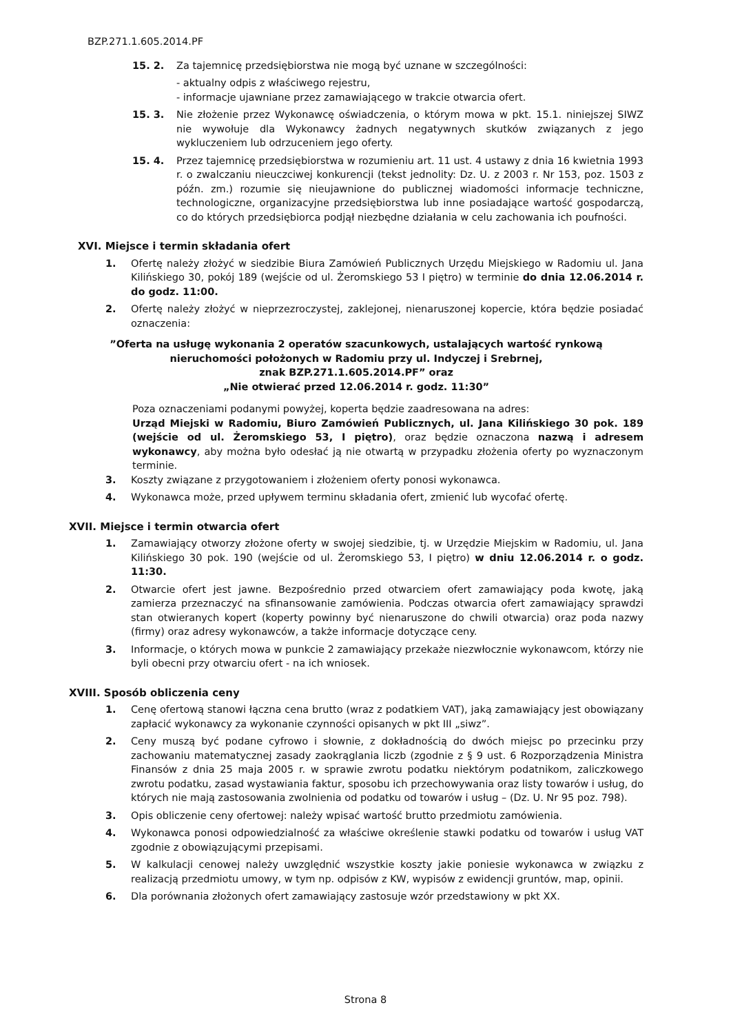BZP.271.1.605.2014.PF
15. 2. Za tajemnicę przedsiębiorstwa nie mogą być uznane w szczególności:
- aktualny odpis z właściwego rejestru,
- informacje ujawniane przez zamawiającego w trakcie otwarcia ofert.
15. 3. Nie złożenie przez Wykonawcę oświadczenia, o którym mowa w pkt. 15.1. niniejszej SIWZ nie wywołuje dla Wykonawcy żadnych negatywnych skutków związanych z jego wykluczeniem lub odrzuceniem jego oferty.
15. 4. Przez tajemnicę przedsiębiorstwa w rozumieniu art. 11 ust. 4 ustawy z dnia 16 kwietnia 1993 r. o zwalczaniu nieuczciwej konkurencji (tekst jednolity: Dz. U. z 2003 r. Nr 153, poz. 1503 z późn. zm.) rozumie się nieujawnione do publicznej wiadomości informacje techniczne, technologiczne, organizacyjne przedsiębiorstwa lub inne posiadające wartość gospodarczą, co do których przedsiębiorca podjął niezbędne działania w celu zachowania ich poufności.
XVI. Miejsce i termin składania ofert
1. Ofertę należy złożyć w siedzibie Biura Zamówień Publicznych Urzędu Miejskiego w Radomiu ul. Jana Kilińskiego 30, pokój 189 (wejście od ul. Żeromskiego 53 I piętro) w terminie do dnia 12.06.2014 r. do godz. 11:00.
2. Ofertę należy złożyć w nieprzezroczystej, zaklejonej, nienaruszonej kopercie, która będzie posiadać oznaczenia:
”Oferta na usługę wykonania 2 operatów szacunkowych, ustalających wartość rynkową
nieruchomości położonych w Radomiu przy ul. Indyczej i Srebrnej,
znak BZP.271.1.605.2014.PF” oraz
„Nie otwierać przed 12.06.2014 r. godz. 11:30”
Poza oznaczeniami podanymi powyżej, koperta będzie zaadresowana na adres:
Urząd Miejski w Radomiu, Biuro Zamówień Publicznych, ul. Jana Kilińskiego 30 pok. 189 (wejście od ul. Żeromskiego 53, I piętro), oraz będzie oznaczona nazwą i adresem wykonawcy, aby można było odesłać ją nie otwartą w przypadku złożenia oferty po wyznaczonym terminie.
3. Koszty związane z przygotowaniem i złożeniem oferty ponosi wykonawca.
4. Wykonawca może, przed upływem terminu składania ofert, zmienić lub wycofać ofertę.
XVII. Miejsce i termin otwarcia ofert
1. Zamawiający otworzy złożone oferty w swojej siedzibie, tj. w Urzędzie Miejskim w Radomiu, ul. Jana Kilińskiego 30 pok. 190 (wejście od ul. Żeromskiego 53, I piętro) w dniu 12.06.2014 r. o godz. 11:30.
2. Otwarcie ofert jest jawne. Bezpośrednio przed otwarciem ofert zamawiający poda kwotę, jaką zamierza przeznaczyć na sfinansowanie zamówienia. Podczas otwarcia ofert zamawiający sprawdzi stan otwieranych kopert (koperty powinny być nienaruszone do chwili otwarcia) oraz poda nazwy (firmy) oraz adresy wykonawców, a także informacje dotyczące ceny.
3. Informacje, o których mowa w punkcie 2 zamawiający przekaże niezwłocznie wykonawcom, którzy nie byli obecni przy otwarciu ofert - na ich wniosek.
XVIII. Sposób obliczenia ceny
1. Cenę ofertową stanowi łączna cena brutto (wraz z podatkiem VAT), jaką zamawiający jest obowiązany zapłacić wykonawcy za wykonanie czynności opisanych w pkt III „siwz”.
2. Ceny muszą być podane cyfrowo i słownie, z dokładnością do dwóch miejsc po przecinku przy zachowaniu matematycznej zasady zaokrąglania liczb (zgodnie z § 9 ust. 6 Rozporządzenia Ministra Finansów z dnia 25 maja 2005 r. w sprawie zwrotu podatku niektórym podatnikom, zaliczkowego zwrotu podatku, zasad wystawiania faktur, sposobu ich przechowywania oraz listy towarów i usług, do których nie mają zastosowania zwolnienia od podatku od towarów i usług – (Dz. U. Nr 95 poz. 798).
3. Opis obliczenie ceny ofertowej: należy wpisać wartość brutto przedmiotu zamówienia.
4. Wykonawca ponosi odpowiedzialność za właściwe określenie stawki podatku od towarów i usług VAT zgodnie z obowiązującymi przepisami.
5. W kalkulacji cenowej należy uwzględnić wszystkie koszty jakie poniesie wykonawca w związku z realizacją przedmiotu umowy, w tym np. odpisów z KW, wypisów z ewidencji gruntów, map, opinii.
6. Dla porównania złożonych ofert zamawiający zastosuje wzór przedstawiony w pkt XX.
Strona 8